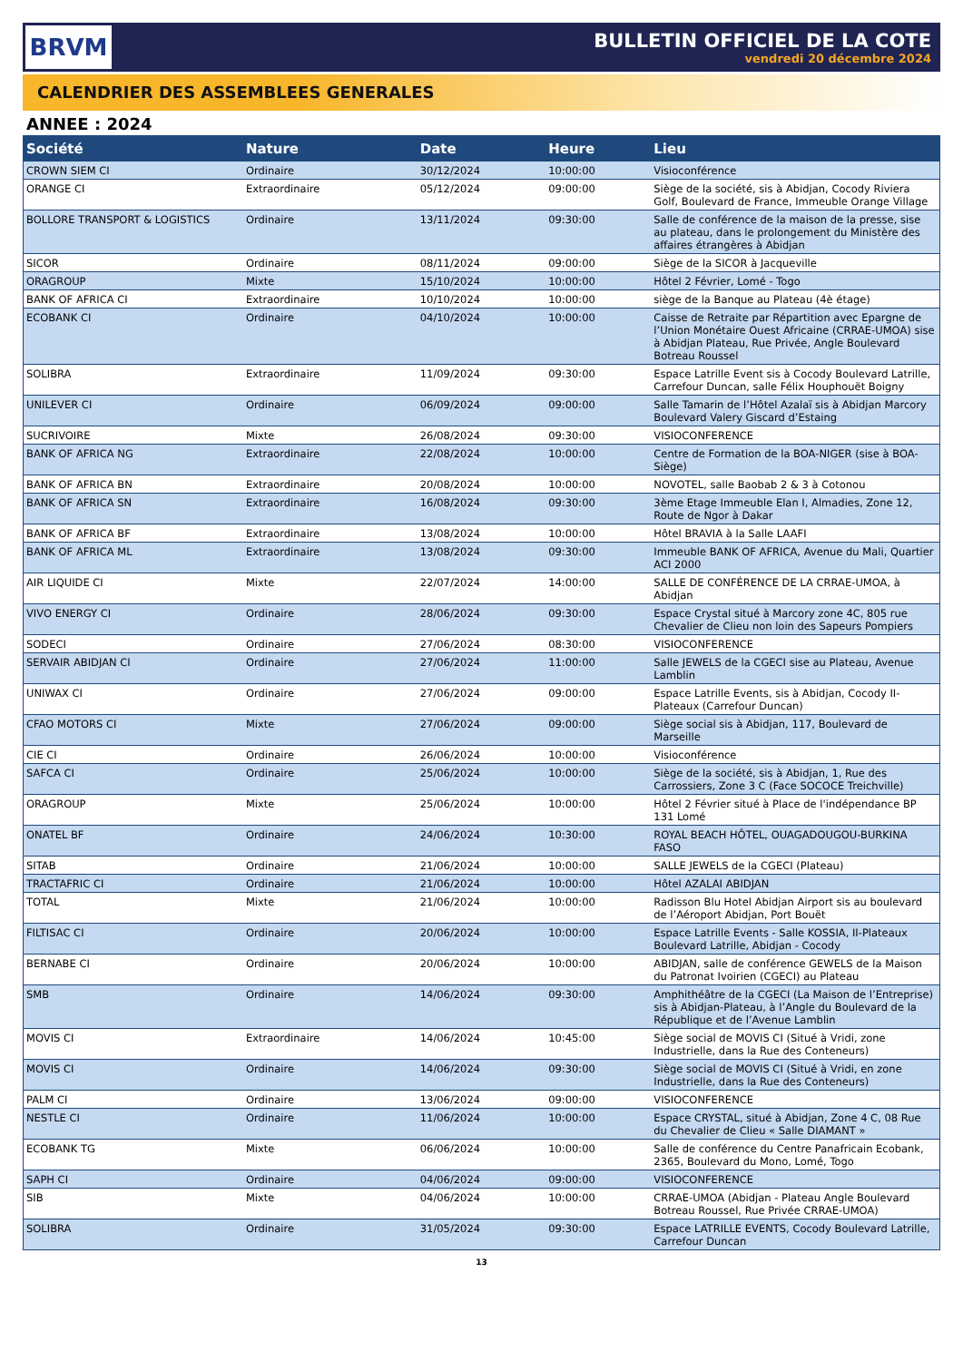BRVM
BULLETIN OFFICIEL DE LA COTE
vendredi 20 décembre 2024
CALENDRIER DES ASSEMBLEES GENERALES
ANNEE : 2024
| Société | Nature | Date | Heure | Lieu |
| --- | --- | --- | --- | --- |
| CROWN SIEM CI | Ordinaire | 30/12/2024 | 10:00:00 | Visioconférence |
| ORANGE CI | Extraordinaire | 05/12/2024 | 09:00:00 | Siège de la société, sis à Abidjan, Cocody Riviera Golf, Boulevard de France, Immeuble Orange Village |
| BOLLORE TRANSPORT & LOGISTICS | Ordinaire | 13/11/2024 | 09:30:00 | Salle de conférence de la maison de la presse, sise au plateau, dans le prolongement du Ministère des affaires étrangères à Abidjan |
| SICOR | Ordinaire | 08/11/2024 | 09:00:00 | Siège de la SICOR à Jacqueville |
| ORAGROUP | Mixte | 15/10/2024 | 10:00:00 | Hôtel 2 Février, Lomé - Togo |
| BANK OF AFRICA CI | Extraordinaire | 10/10/2024 | 10:00:00 | siège de la Banque au Plateau (4è étage) |
| ECOBANK CI | Ordinaire | 04/10/2024 | 10:00:00 | Caisse de Retraite par Répartition avec Epargne de l’Union Monétaire Ouest Africaine (CRRAE-UMOA) sise à Abidjan Plateau, Rue Privée, Angle Boulevard Botreau Roussel |
| SOLIBRA | Extraordinaire | 11/09/2024 | 09:30:00 | Espace Latrille Event sis à Cocody Boulevard Latrille, Carrefour Duncan, salle Félix Houphouët Boigny |
| UNILEVER CI | Ordinaire | 06/09/2024 | 09:00:00 | Salle Tamarin de l’Hôtel Azalaï sis à Abidjan Marcory Boulevard Valery Giscard d’Estaing |
| SUCRIVOIRE | Mixte | 26/08/2024 | 09:30:00 | VISIOCONFERENCE |
| BANK OF AFRICA NG | Extraordinaire | 22/08/2024 | 10:00:00 | Centre de Formation de la BOA-NIGER (sise à BOA-Siège) |
| BANK OF AFRICA BN | Extraordinaire | 20/08/2024 | 10:00:00 | NOVOTEL, salle Baobab 2 & 3 à Cotonou |
| BANK OF AFRICA SN | Extraordinaire | 16/08/2024 | 09:30:00 | 3ème Etage Immeuble Elan I, Almadies, Zone 12, Route de Ngor à Dakar |
| BANK OF AFRICA BF | Extraordinaire | 13/08/2024 | 10:00:00 | Hôtel BRAVIA à la Salle LAAFI |
| BANK OF AFRICA ML | Extraordinaire | 13/08/2024 | 09:30:00 | Immeuble BANK OF AFRICA, Avenue du Mali, Quartier ACI 2000 |
| AIR LIQUIDE CI | Mixte | 22/07/2024 | 14:00:00 | SALLE DE CONFÉRENCE DE LA CRRAE-UMOA, à Abidjan |
| VIVO ENERGY CI | Ordinaire | 28/06/2024 | 09:30:00 | Espace Crystal situé à Marcory zone 4C, 805 rue Chevalier de Clieu non loin des Sapeurs Pompiers |
| SODECI | Ordinaire | 27/06/2024 | 08:30:00 | VISIOCONFERENCE |
| SERVAIR ABIDJAN CI | Ordinaire | 27/06/2024 | 11:00:00 | Salle JEWELS de la CGECI sise au Plateau, Avenue Lamblin |
| UNIWAX CI | Ordinaire | 27/06/2024 | 09:00:00 | Espace Latrille Events, sis à Abidjan, Cocody II-Plateaux (Carrefour Duncan) |
| CFAO MOTORS CI | Mixte | 27/06/2024 | 09:00:00 | Siège social sis à Abidjan, 117, Boulevard de Marseille |
| CIE CI | Ordinaire | 26/06/2024 | 10:00:00 | Visioconférence |
| SAFCA CI | Ordinaire | 25/06/2024 | 10:00:00 | Siège de la société, sis à Abidjan, 1, Rue des Carrossiers, Zone 3 C (Face SOCOCE Treichville) |
| ORAGROUP | Mixte | 25/06/2024 | 10:00:00 | Hôtel 2 Février situé à Place de l'indépendance BP 131 Lomé |
| ONATEL BF | Ordinaire | 24/06/2024 | 10:30:00 | ROYAL BEACH HÔTEL, OUAGADOUGOU-BURKINA FASO |
| SITAB | Ordinaire | 21/06/2024 | 10:00:00 | SALLE JEWELS de la CGECI (Plateau) |
| TRACTAFRIC CI | Ordinaire | 21/06/2024 | 10:00:00 | Hôtel AZALAI ABIDJAN |
| TOTAL | Mixte | 21/06/2024 | 10:00:00 | Radisson Blu Hotel Abidjan Airport sis au boulevard de l’Aéroport Abidjan, Port Bouët |
| FILTISAC CI | Ordinaire | 20/06/2024 | 10:00:00 | Espace Latrille Events - Salle KOSSIA, II-Plateaux Boulevard Latrille, Abidjan - Cocody |
| BERNABE CI | Ordinaire | 20/06/2024 | 10:00:00 | ABIDJAN, salle de conférence GEWELS de la Maison du Patronat Ivoirien (CGECI) au Plateau |
| SMB | Ordinaire | 14/06/2024 | 09:30:00 | Amphithéâtre de la CGECI (La Maison de l’Entreprise) sis à Abidjan-Plateau, à l’Angle du Boulevard de la République et de l’Avenue Lamblin |
| MOVIS CI | Extraordinaire | 14/06/2024 | 10:45:00 | Siège social de MOVIS CI (Situé à Vridi, zone Industrielle, dans la Rue des Conteneurs) |
| MOVIS CI | Ordinaire | 14/06/2024 | 09:30:00 | Siège social de MOVIS CI (Situé à Vridi, en zone Industrielle, dans la Rue des Conteneurs) |
| PALM CI | Ordinaire | 13/06/2024 | 09:00:00 | VISIOCONFERENCE |
| NESTLE CI | Ordinaire | 11/06/2024 | 10:00:00 | Espace CRYSTAL, situé à Abidjan, Zone 4 C, 08 Rue du Chevalier de Clieu « Salle DIAMANT » |
| ECOBANK TG | Mixte | 06/06/2024 | 10:00:00 | Salle de conférence du Centre Panafricain Ecobank, 2365, Boulevard du Mono, Lomé, Togo |
| SAPH CI | Ordinaire | 04/06/2024 | 09:00:00 | VISIOCONFERENCE |
| SIB | Mixte | 04/06/2024 | 10:00:00 | CRRAE-UMOA (Abidjan - Plateau Angle Boulevard Botreau Roussel, Rue Privée CRRAE-UMOA) |
| SOLIBRA | Ordinaire | 31/05/2024 | 09:30:00 | Espace LATRILLE EVENTS, Cocody Boulevard Latrille, Carrefour Duncan |
13